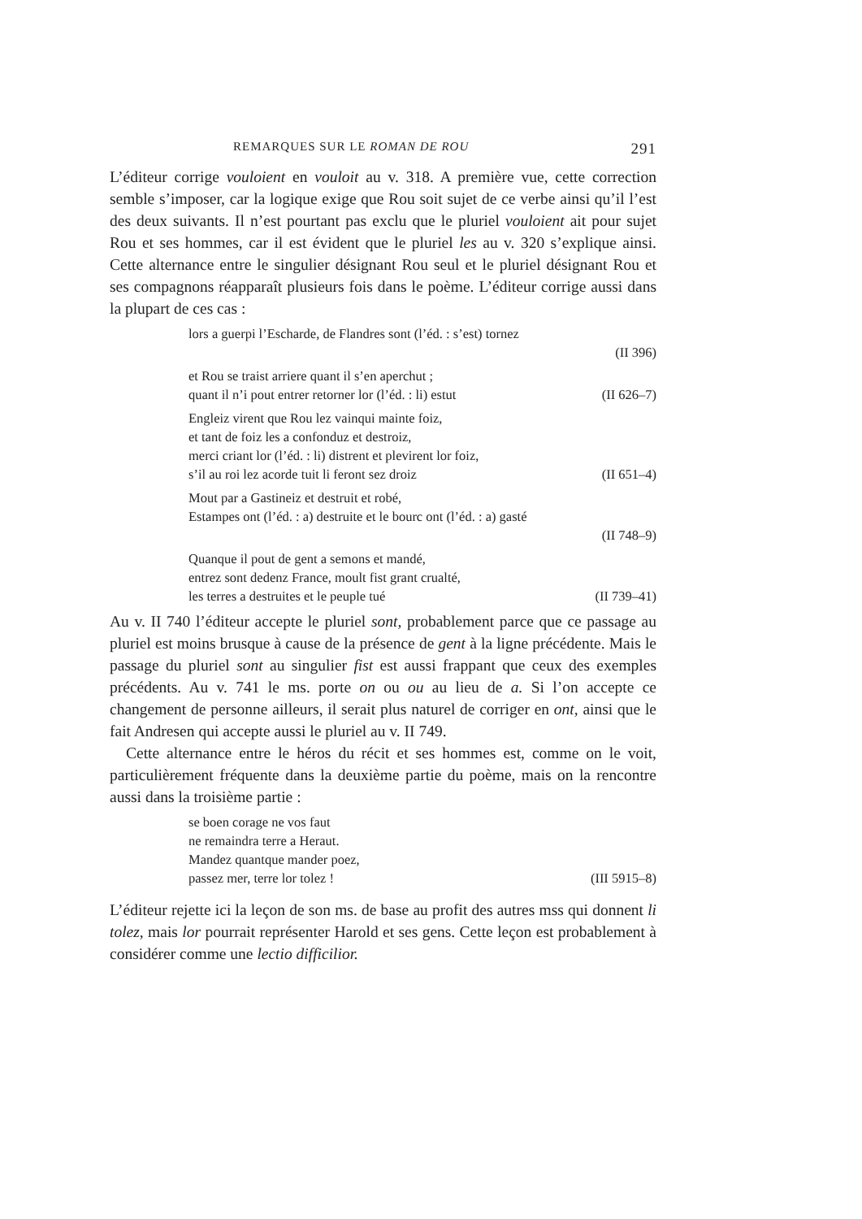REMARQUES SUR LE ROMAN DE ROU 291
L’éditeur corrige vouloient en vouloit au v. 318. A première vue, cette correction semble s’imposer, car la logique exige que Rou soit sujet de ce verbe ainsi qu’il l’est des deux suivants. Il n’est pourtant pas exclu que le pluriel vouloient ait pour sujet Rou et ses hommes, car il est évident que le pluriel les au v. 320 s’explique ainsi. Cette alternance entre le singulier désignant Rou seul et le pluriel désignant Rou et ses compagnons réapparaît plusieurs fois dans le poème. L’éditeur corrige aussi dans la plupart de ces cas :
lors a guerpi l’Escharde, de Flandres sont (l’éd. : s’est) tornez
(II 396)
et Rou se traist arriere quant il s’en aperchut ;
quant il n’i pout entrer retorner lor (l’éd. : li) estut (II 626–7)
Engleiz virent que Rou lez vainqui mainte foiz,
et tant de foiz les a confonduz et destroiz,
merci criant lor (l’éd. : li) distrent et plevirent lor foiz,
s’il au roi lez acorde tuit li feront sez droiz (II 651–4)
Mout par a Gastineiz et destruit et robé,
Estampes ont (l’éd. : a) destruite et le bourc ont (l’éd. : a) gasté
(II 748–9)
Quanque il pout de gent a semons et mandé,
entrez sont dedenz France, moult fist grant crualté,
les terres a destruites et le peuple tué (II 739–41)
Au v. II 740 l’éditeur accepte le pluriel sont, probablement parce que ce passage au pluriel est moins brusque à cause de la présence de gent à la ligne précédente. Mais le passage du pluriel sont au singulier fist est aussi frappant que ceux des exemples précédents. Au v. 741 le ms. porte on ou ou au lieu de a. Si l’on accepte ce changement de personne ailleurs, il serait plus naturel de corriger en ont, ainsi que le fait Andresen qui accepte aussi le pluriel au v. II 749.
Cette alternance entre le héros du récit et ses hommes est, comme on le voit, particulièrement fréquente dans la deuxième partie du poème, mais on la rencontre aussi dans la troisième partie :
se boen corage ne vos faut
ne remaindra terre a Heraut.
Mandez quantque mander poez,
passez mer, terre lor tolez ! (III 5915–8)
L’éditeur rejette ici la leçon de son ms. de base au profit des autres mss qui donnent li tolez, mais lor pourrait représenter Harold et ses gens. Cette leçon est probablement à considérer comme une lectio difficilior.